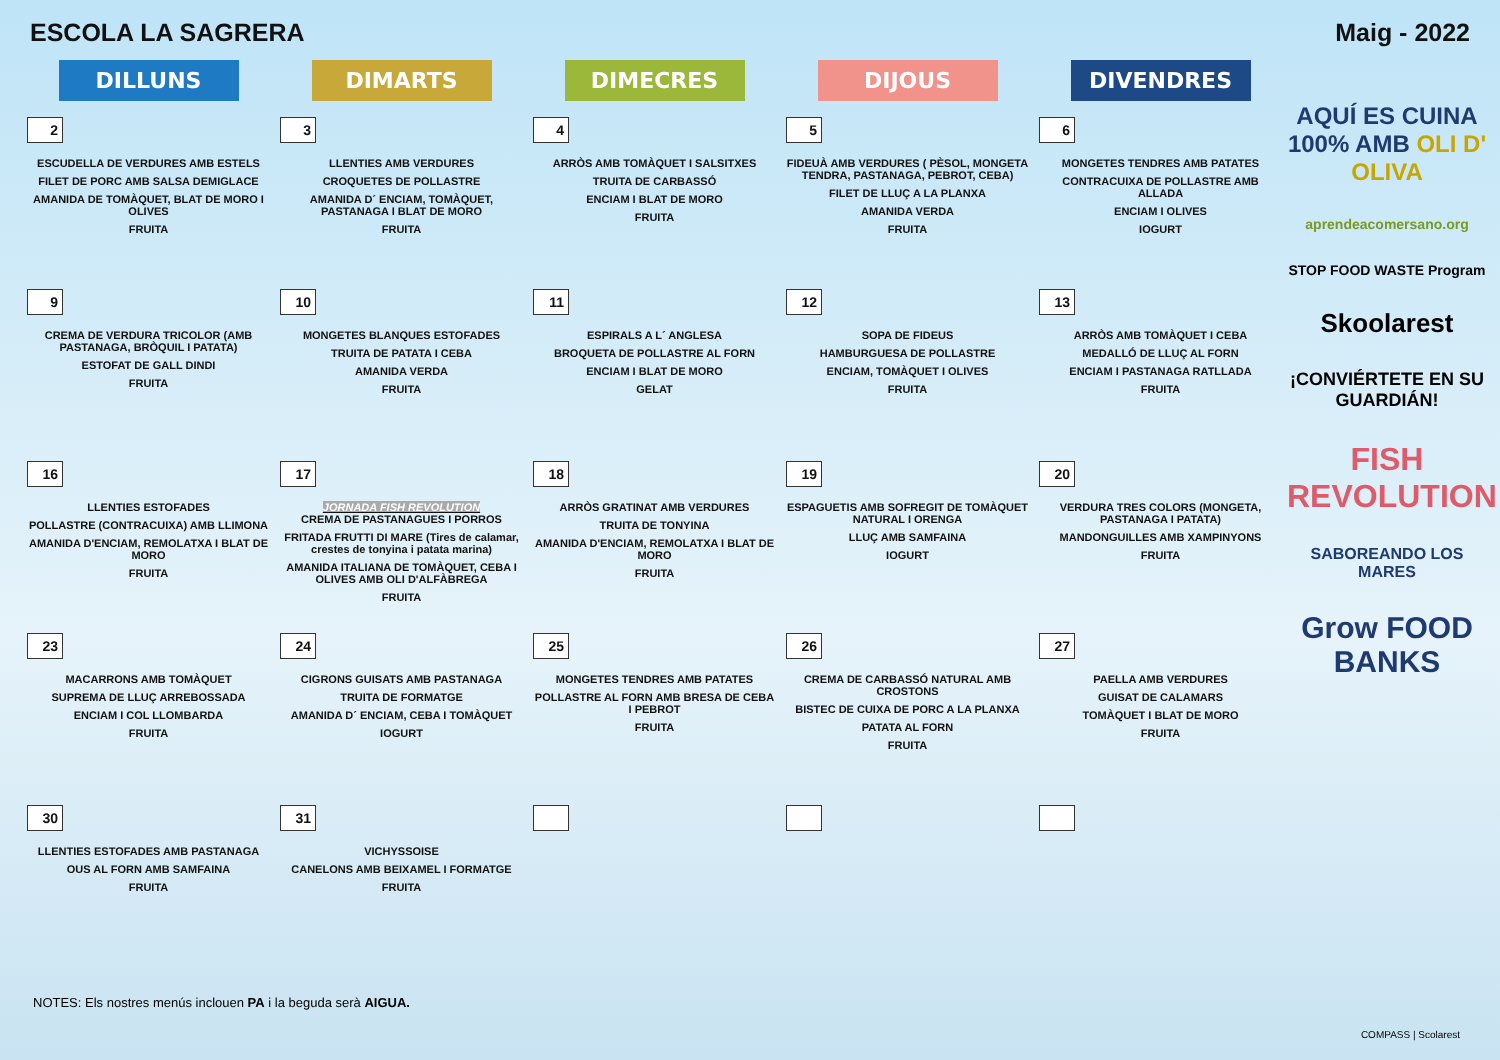ESCOLA LA SAGRERA Maig - 2022
| DILLUNS | DIMARTS | DIMECRES | DIJOUS | DIVENDRES |
| --- | --- | --- | --- | --- |
| 2 ESCUDELLA DE VERDURES AMB ESTELS FILET DE PORC AMB SALSA DEMIGLACE AMANIDA DE TOMÀQUET, BLAT DE MORO I OLIVES FRUITA | 3 LLENTIES AMB VERDURES CROQUETES DE POLLASTRE AMANIDA D´ ENCIAM, TOMÀQUET, PASTANAGA I BLAT DE MORO FRUITA | 4 ARRÒS AMB TOMÀQUET I SALSITXES TRUITA DE CARBASSÓ ENCIAM I BLAT DE MORO FRUITA | 5 FIDEUÀ AMB VERDURES ( PÈSOL, MONGETA TENDRA, PASTANAGA, PEBROT, CEBA) FILET DE LLUÇ A LA PLANXA AMANIDA VERDA FRUITA | 6 MONGETES TENDRES AMB PATATES CONTRACUIXA DE POLLASTRE AMB ALLADA ENCIAM I OLIVES IOGURT |
| 9 CREMA DE VERDURA TRICOLOR (AMB PASTANAGA, BRÒQUIL I PATATA) ESTOFAT DE GALL DINDI FRUITA | 10 MONGETES BLANQUES ESTOFADES TRUITA DE PATATA I CEBA AMANIDA VERDA FRUITA | 11 ESPIRALS A L´ ANGLESA BROQUETA DE POLLASTRE AL FORN ENCIAM I BLAT DE MORO GELAT | 12 SOPA DE FIDEUS HAMBURGUESA DE POLLASTRE ENCIAM, TOMÀQUET I OLIVES FRUITA | 13 ARRÒS AMB TOMÀQUET I CEBA MEDALLÓ DE LLUÇ AL FORN ENCIAM I PASTANAGA RATLLADA FRUITA |
| 16 LLENTIES ESTOFADES POLLASTRE (CONTRACUIXA) AMB LLIMONA AMANIDA D'ENCIAM, REMOLATXA I BLAT DE MORO FRUITA | 17 JORNADA FISH REVOLUTION CREMA DE PASTANAGUES I PORROS FRITADA FRUTTI DI MARE (Tires de calamar, crestes de tonyina i patata marina) AMANIDA ITALIANA DE TOMÀQUET, CEBA I OLIVES AMB OLI D'ALFÀBREGA FRUITA | 18 ARRÒS GRATINAT AMB VERDURES TRUITA DE TONYINA AMANIDA D'ENCIAM, REMOLATXA I BLAT DE MORO FRUITA | 19 ESPAGUETIS AMB SOFREGIT DE TOMÀQUET NATURAL I ORENGA LLUÇ AMB SAMFAINA IOGURT | 20 VERDURA TRES COLORS (MONGETA, PASTANAGA I PATATA) MANDONGUILLES AMB XAMPINYONS FRUITA |
| 23 MACARRONS AMB TOMÀQUET SUPREMA DE LLUÇ ARREBOSSADA ENCIAM I COL LLOMBARDA FRUITA | 24 CIGRONS GUISATS AMB PASTANAGA TRUITA DE FORMATGE AMANIDA D´ ENCIAM, CEBA I TOMÀQUET IOGURT | 25 MONGETES TENDRES AMB PATATES POLLASTRE AL FORN AMB BRESA DE CEBA I PEBROT FRUITA | 26 CREMA DE CARBASSÓ NATURAL AMB CROSTONS BISTEC DE CUIXA DE PORC A LA PLANXA PATATA AL FORN FRUITA | 27 PAELLA AMB VERDURES GUISAT DE CALAMARS TOMÀQUET I BLAT DE MORO FRUITA |
| 30 LLENTIES ESTOFADES AMB PASTANAGA OUS AL FORN AMB SAMFAINA FRUITA | 31 VICHYSSOISE CANELONS AMB BEIXAMEL I FORMATGE FRUITA | | | |
AQUÍ ES CUINA 100% AMB OLI D' OLIVA
aprendeacomersano.org
STOP FOOD WASTE Program
Skoolarest
¡CONVIÉRTETE EN SU GUARDIÁN!
FISH REVOLUTION
SABOREANDO LOS MARES
Grow FOOD BANKS
NOTES: Els nostres menús inclouen PA i la beguda serà AIGUA.
COMPASS | Scolarest